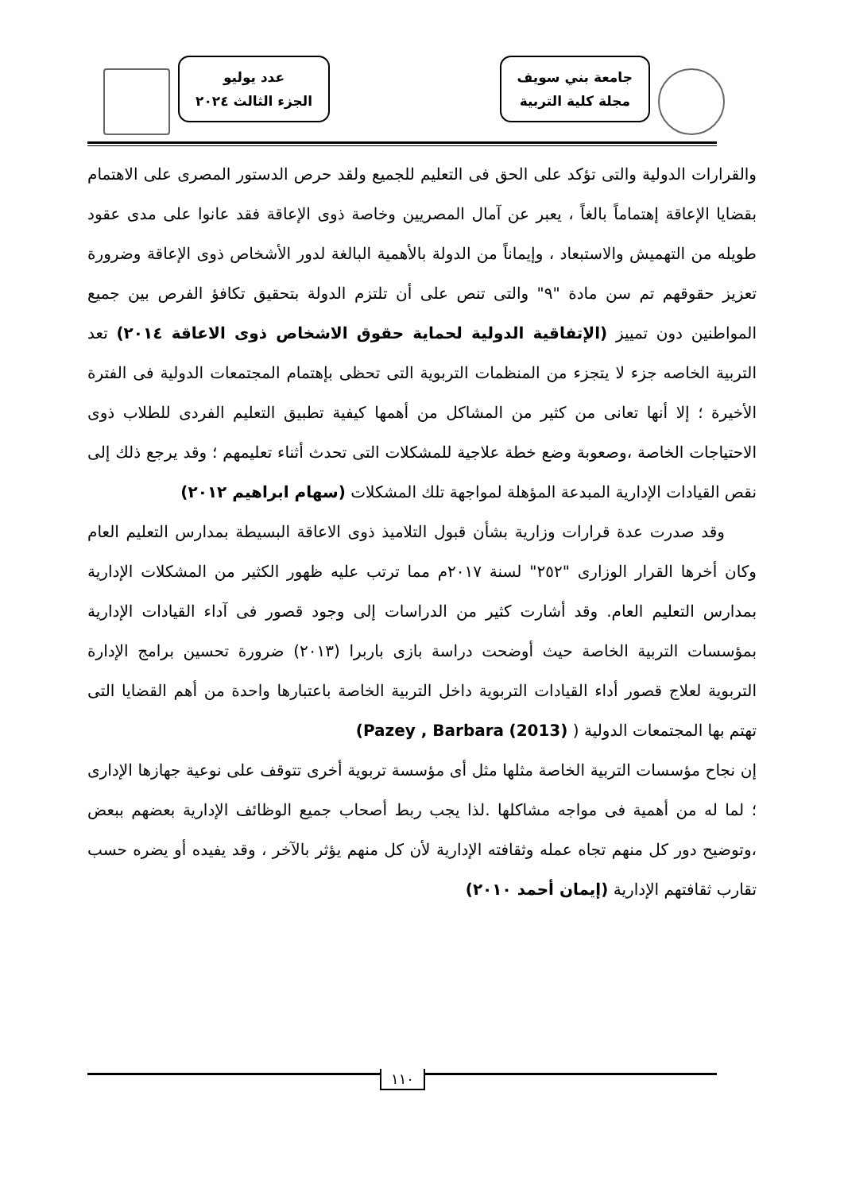جامعة بني سويف
مجلة كلية التربية
عدد يوليو
الجزء الثالث ٢٠٢٤
والقرارات الدولية والتى تؤكد على الحق فى التعليم للجميع ولقد حرص الدستور المصرى على الاهتمام بقضايا الإعاقة إهتماماً بالغاً ، يعبر عن آمال المصريين وخاصة ذوى الإعاقة فقد عانوا على مدى عقود طويله من التهميش والاستبعاد ، وإيماناً من الدولة بالأهمية البالغة لدور الأشخاص ذوى الإعاقة وضرورة تعزيز حقوقهم تم سن مادة "٩" والتى تنص على أن تلتزم الدولة بتحقيق تكافؤ الفرص بين جميع المواطنين دون تمييز (الإتفاقية الدولية لحماية حقوق الاشخاص ذوى الاعاقة ٢٠١٤) تعد التربية الخاصه جزء لا يتجزء من المنظمات التربوية التى تحظى بإهتمام المجتمعات الدولية فى الفترة الأخيرة ؛ إلا أنها تعانى من كثير من المشاكل من أهمها كيفية تطبيق التعليم الفردى للطلاب ذوى الاحتياجات الخاصة ،وصعوبة وضع خطة علاجية للمشكلات التى تحدث أثناء تعليمهم ؛ وقد يرجع ذلك إلى نقص القيادات الإدارية المبدعة المؤهلة لمواجهة تلك المشكلات (سهام ابراهيم ٢٠١٢)
وقد صدرت عدة قرارات وزارية بشأن قبول التلاميذ ذوى الاعاقة البسيطة بمدارس التعليم العام وكان أخرها القرار الوزارى "٢٥٢" لسنة ٢٠١٧م مما ترتب عليه ظهور الكثير من المشكلات الإدارية بمدارس التعليم العام. وقد أشارت كثير من الدراسات إلى وجود قصور فى آداء القيادات الإدارية بمؤسسات التربية الخاصة حيث أوضحت دراسة بازى باربرا (٢٠١٣) ضرورة تحسين برامج الإدارة التربوية لعلاج قصور أداء القيادات التربوية داخل التربية الخاصة باعتبارها واحدة من أهم القضايا التى تهتم بها المجتمعات الدولية ( Pazey , Barbara (2013))
إن نجاح مؤسسات التربية الخاصة مثلها مثل أى مؤسسة تربوية أخرى تتوقف على نوعية جهازها الإدارى ؛ لما له من أهمية فى مواجه مشاكلها .لذا يجب ربط أصحاب جميع الوظائف الإدارية بعضهم ببعض ،وتوضيح دور كل منهم تجاه عمله وثقافته الإدارية لأن كل منهم يؤثر بالآخر ، وقد يفيده أو يضره حسب تقارب ثقافتهم الإدارية (إيمان أحمد ٢٠١٠)
١١٠